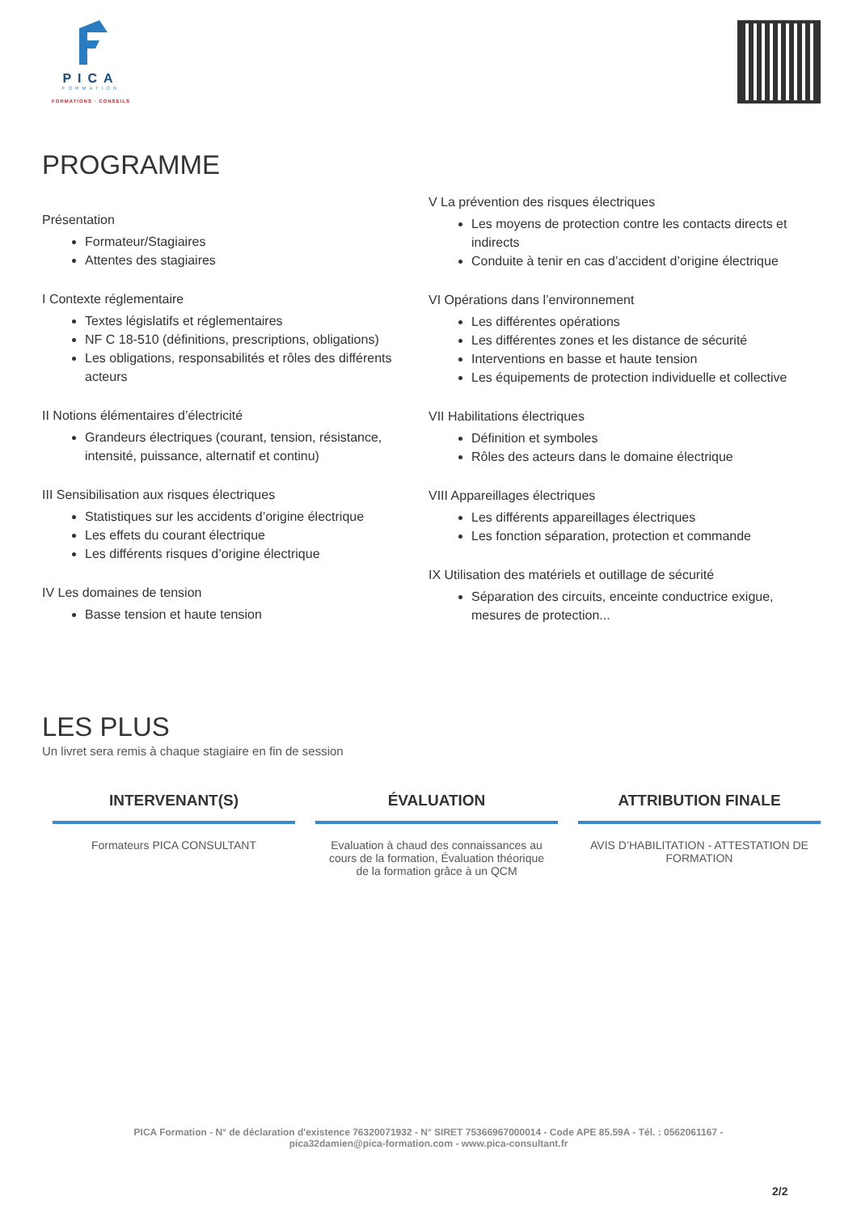PICA
FORMATION
FORMATIONS · CONSEILS
PROGRAMME
Présentation
Formateur/Stagiaires
Attentes des stagiaires
I Contexte réglementaire
Textes législatifs et réglementaires
NF C 18-510 (définitions, prescriptions, obligations)
Les obligations, responsabilités et rôles des différents acteurs
II Notions élémentaires d’électricité
Grandeurs électriques (courant, tension, résistance, intensité, puissance, alternatif et continu)
III Sensibilisation aux risques électriques
Statistiques sur les accidents d’origine électrique
Les effets du courant électrique
Les différents risques d’origine électrique
IV Les domaines de tension
Basse tension et haute tension
V La prévention des risques électriques
Les moyens de protection contre les contacts directs et indirects
Conduite à tenir en cas d’accident d’origine électrique
VI Opérations dans l’environnement
Les différentes opérations
Les différentes zones et les distance de sécurité
Interventions en basse et haute tension
Les équipements de protection individuelle et collective
VII Habilitations électriques
Définition et symboles
Rôles des acteurs dans le domaine électrique
VIII Appareillages électriques
Les différents appareillages électriques
Les fonction séparation, protection et commande
IX Utilisation des matériels et outillage de sécurité
Séparation des circuits, enceinte conductrice exigue, mesures de protection...
LES PLUS
Un livret sera remis à chaque stagiaire en fin de session
INTERVENANT(S)
Formateurs PICA CONSULTANT
ÉVALUATION
Evaluation à chaud des connaissances au cours de la formation, Évaluation théorique de la formation grâce à un QCM
ATTRIBUTION FINALE
AVIS D’HABILITATION - ATTESTATION DE FORMATION
PICA Formation - N° de déclaration d'existence 76320071932 - N° SIRET 75366967000014 - Code APE 85.59A - Tél. : 0562061167 - pica32damien@pica-formation.com - www.pica-consultant.fr
2/2